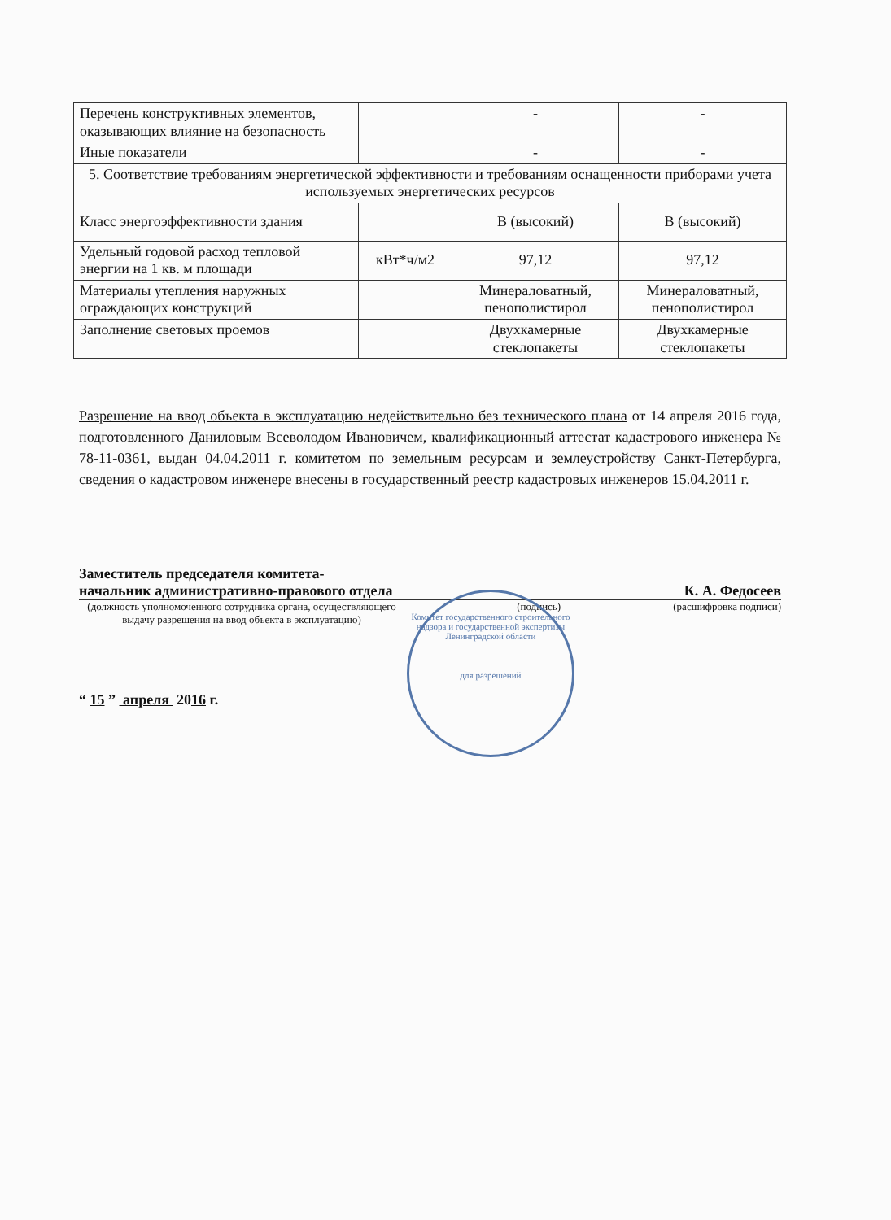| Перечень конструктивных элементов, оказывающих влияние на безопасность | | - | - |
| Иные показатели | | - | - |
| 5. Соответствие требованиям энергетической эффективности и требованиям оснащенности приборами учета используемых энергетических ресурсов | | | |
| Класс энергоэффективности здания | | В (высокий) | В (высокий) |
| Удельный годовой расход тепловой энергии на 1 кв. м площади | кВт*ч/м2 | 97,12 | 97,12 |
| Материалы утепления наружных ограждающих конструкций | | Минераловатный, пенополистирол | Минераловатный, пенополистирол |
| Заполнение световых проемов | | Двухкамерные стеклопакеты | Двухкамерные стеклопакеты |
Разрешение на ввод объекта в эксплуатацию недействительно без технического плана от 14 апреля 2016 года, подготовленного Даниловым Всеволодом Ивановичем, квалификационный аттестат кадастрового инженера № 78-11-0361, выдан 04.04.2011 г. комитетом по земельным ресурсам и землеустройству Санкт-Петербурга, сведения о кадастровом инженере внесены в государственный реестр кадастровых инженеров 15.04.2011 г.
Заместитель председателя комитета-
начальник административно-правового отдела К. А. Федосеев
(должность уполномоченного сотрудника органа, осуществляющего выдачу разрешения на ввод объекта в эксплуатацию) (подпись) (расшифровка подписи)
“ 15 ” апреля 2016 г.
Комитет государственного строительного надзора и государственной экспертизы Ленинградской области
для разрешений